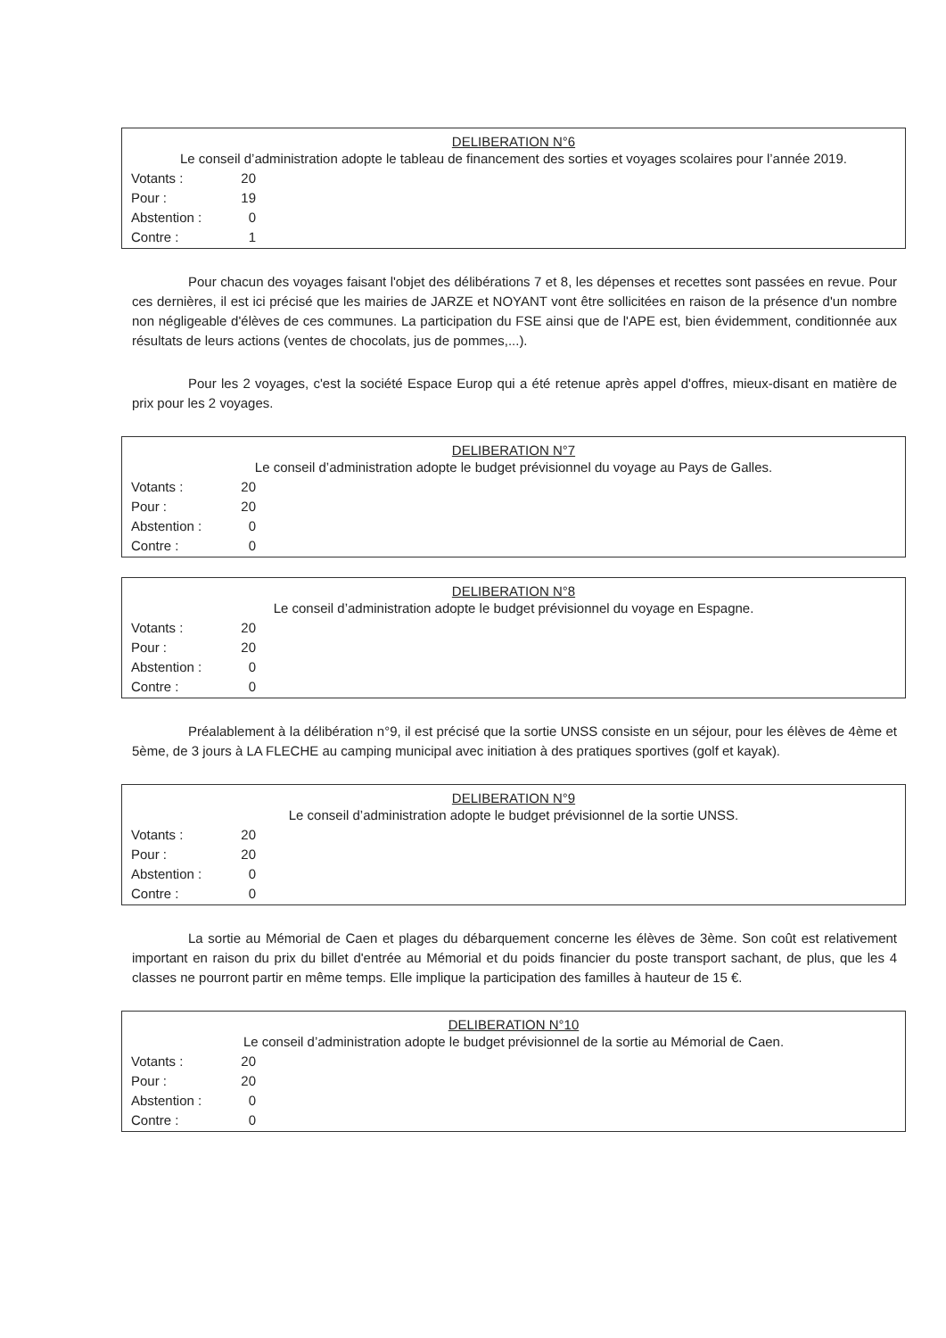DELIBERATION N°6
Le conseil d’administration adopte le tableau de financement des sorties et voyages scolaires pour l’année 2019.
| Votants : | 20 |
| Pour : | 19 |
| Abstention : | 0 |
| Contre : | 1 |
Pour chacun des voyages faisant l'objet des délibérations 7 et 8, les dépenses et recettes sont passées en revue. Pour ces dernières, il est ici précisé que les mairies de JARZE et NOYANT vont être sollicitées en raison de la présence d'un nombre non négligeable d'élèves de ces communes. La participation du FSE ainsi que de l'APE est, bien évidemment, conditionnée aux résultats de leurs actions (ventes de chocolats, jus de pommes,...).
Pour les 2 voyages, c'est la société Espace Europ qui a été retenue après appel d'offres, mieux-disant en matière de prix pour les 2 voyages.
DELIBERATION N°7
Le conseil d’administration adopte le budget prévisionnel du voyage au Pays de Galles.
| Votants : | 20 |
| Pour : | 20 |
| Abstention : | 0 |
| Contre : | 0 |
DELIBERATION N°8
Le conseil d’administration adopte le budget prévisionnel du voyage en Espagne.
| Votants : | 20 |
| Pour : | 20 |
| Abstention : | 0 |
| Contre : | 0 |
Préalablement à la délibération n°9, il est précisé que la sortie UNSS consiste en un séjour, pour les élèves de 4ème et 5ème, de 3 jours à LA FLECHE au camping municipal avec initiation à des pratiques sportives (golf et kayak).
DELIBERATION N°9
Le conseil d’administration adopte le budget prévisionnel de la sortie UNSS.
| Votants : | 20 |
| Pour : | 20 |
| Abstention : | 0 |
| Contre : | 0 |
La sortie au Mémorial de Caen et plages du débarquement concerne les élèves de 3ème. Son coût est relativement important en raison du prix du billet d'entrée au Mémorial et du poids financier du poste transport sachant, de plus, que les 4 classes ne pourront partir en même temps. Elle implique la participation des familles à hauteur de 15 €.
DELIBERATION N°10
Le conseil d’administration adopte le budget prévisionnel de la sortie au Mémorial de Caen.
| Votants : | 20 |
| Pour : | 20 |
| Abstention : | 0 |
| Contre : | 0 |